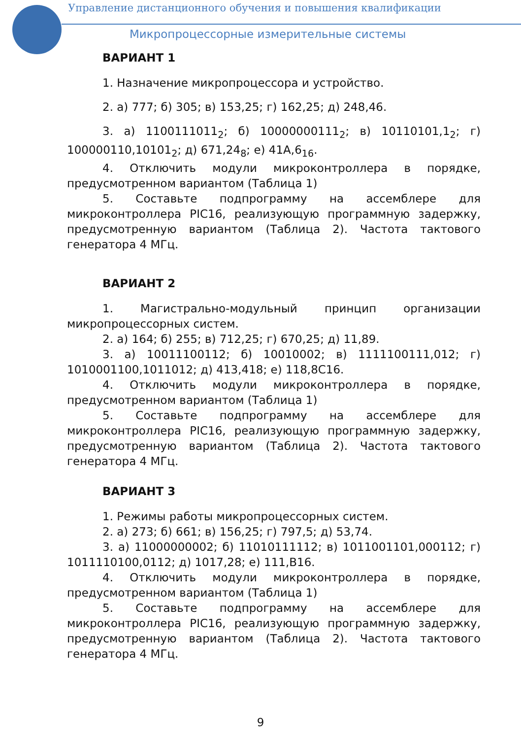Управление дистанционного обучения и повышения квалификации
Микропроцессорные измерительные системы
ВАРИАНТ 1
1. Назначение микропроцессора и устройство.
2. а) 777; б) 305; в) 153,25; г) 162,25; д) 248,46.
3. а) 1100111011<sub>2</sub>; б) 10000000111<sub>2</sub>; в) 10110101,1<sub>2</sub>; г) 100000110,10101<sub>2</sub>; д) 671,24<sub>8</sub>; е) 41A,6<sub>16</sub>.
4. Отключить модули микроконтроллера в порядке, предусмотренном вариантом (Таблица 1)
5. Составьте подпрограмму на ассемблере для микроконтроллера PIC16, реализующую программную задержку, предусмотренную вариантом (Таблица 2). Частота тактового генератора 4 МГц.
ВАРИАНТ 2
1. Магистрально-модульный принцип организации микропроцессорных систем.
2. а) 164; б) 255; в) 712,25; г) 670,25; д) 11,89.
3. а) 10011100112; б) 10010002; в) 1111100111,012; г) 1010001100,1011012; д) 413,418; е) 118,8С16.
4. Отключить модули микроконтроллера в порядке, предусмотренном вариантом (Таблица 1)
5. Составьте подпрограмму на ассемблере для микроконтроллера PIC16, реализующую программную задержку, предусмотренную вариантом (Таблица 2). Частота тактового генератора 4 МГц.
ВАРИАНТ 3
1. Режимы работы микропроцессорных систем.
2. а) 273; б) 661; в) 156,25; г) 797,5; д) 53,74.
3. а) 11000000002; б) 11010111112; в) 1011001101,000112; г) 1011110100,0112; д) 1017,28; е) 111,В16.
4. Отключить модули микроконтроллера в порядке, предусмотренном вариантом (Таблица 1)
5. Составьте подпрограмму на ассемблере для микроконтроллера PIC16, реализующую программную задержку, предусмотренную вариантом (Таблица 2). Частота тактового генератора 4 МГц.
9